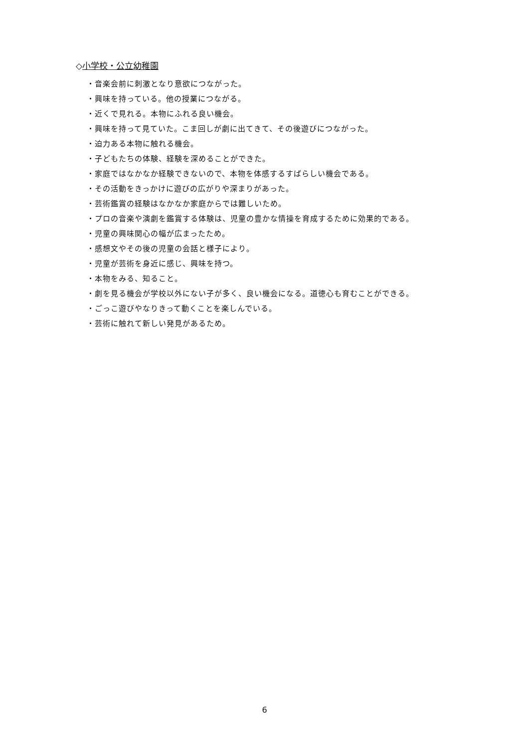◇小学校・公立幼稚園
・音楽会前に刺激となり意欲につながった。
・興味を持っている。他の授業につながる。
・近くで見れる。本物にふれる良い機会。
・興味を持って見ていた。こま回しが劇に出てきて、その後遊びにつながった。
・迫力ある本物に触れる機会。
・子どもたちの体験、経験を深めることができた。
・家庭ではなかなか経験できないので、本物を体感するすばらしい機会である。
・その活動をきっかけに遊びの広がりや深まりがあった。
・芸術鑑賞の経験はなかなか家庭からでは難しいため。
・プロの音楽や演劇を鑑賞する体験は、児童の豊かな情操を育成するために効果的である。
・児童の興味関心の幅が広まったため。
・感想文やその後の児童の会話と様子により。
・児童が芸術を身近に感じ、興味を持つ。
・本物をみる、知ること。
・劇を見る機会が学校以外にない子が多く、良い機会になる。道徳心も育むことができる。
・ごっこ遊びやなりきって動くことを楽しんでいる。
・芸術に触れて新しい発見があるため。
6